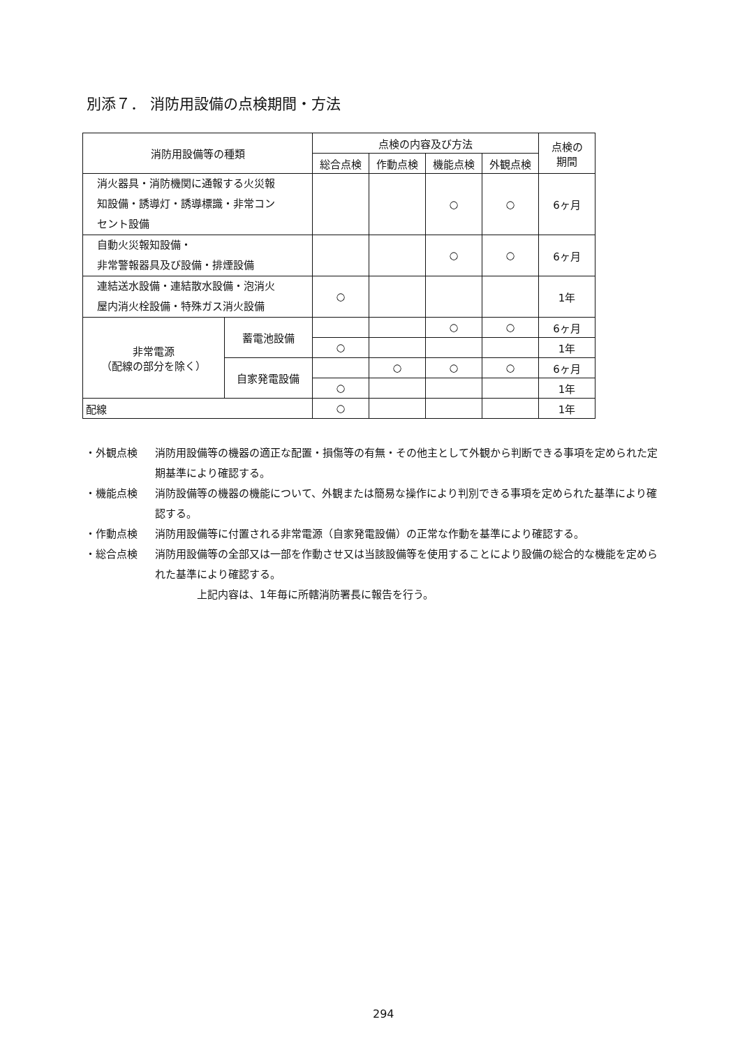別添７． 消防用設備の点検期間・方法
| 消防用設備等の種類 | | 点検の内容及び方法 | | | | 点検の 期間 |
| --- | --- | --- | --- | --- | --- | --- |
| | | 総合点検 | 作動点検 | 機能点検 | 外観点検 | |
| 消火器具・消防機関に通報する火災報 知設備・誘導灯・誘導標識・非常コン セント設備 | | | | ○ | ○ | 6ヶ月 |
| 自動火災報知設備・ 非常警報器具及び設備・排煙設備 | | | | ○ | ○ | 6ヶ月 |
| 連結送水設備・連結散水設備・泡消火 屋内消火栓設備・特殊ガス消火設備 | | ○ | | | | 1年 |
| 非常電源 （配線の部分を除く） | 蓄電池設備 | | | ○ | ○ | 6ヶ月 |
| | | ○ | | | | 1年 |
| | 自家発電設備 | | ○ | ○ | ○ | 6ヶ月 |
| | | ○ | | | | 1年 |
| 配線 | | ○ | | | | 1年 |
・外観点検 消防用設備等の機器の適正な配置・損傷等の有無・その他主として外観から判断できる事項を定められた定期基準により確認する。
・機能点検 消防設備等の機器の機能について、外観または簡易な操作により判別できる事項を定められた基準により確認する。
・作動点検 消防用設備等に付置される非常電源（自家発電設備）の正常な作動を基準により確認する。
・総合点検 消防用設備等の全部又は一部を作動させ又は当該設備等を使用することにより設備の総合的な機能を定められた基準により確認する。
上記内容は、1年毎に所轄消防署長に報告を行う。
294